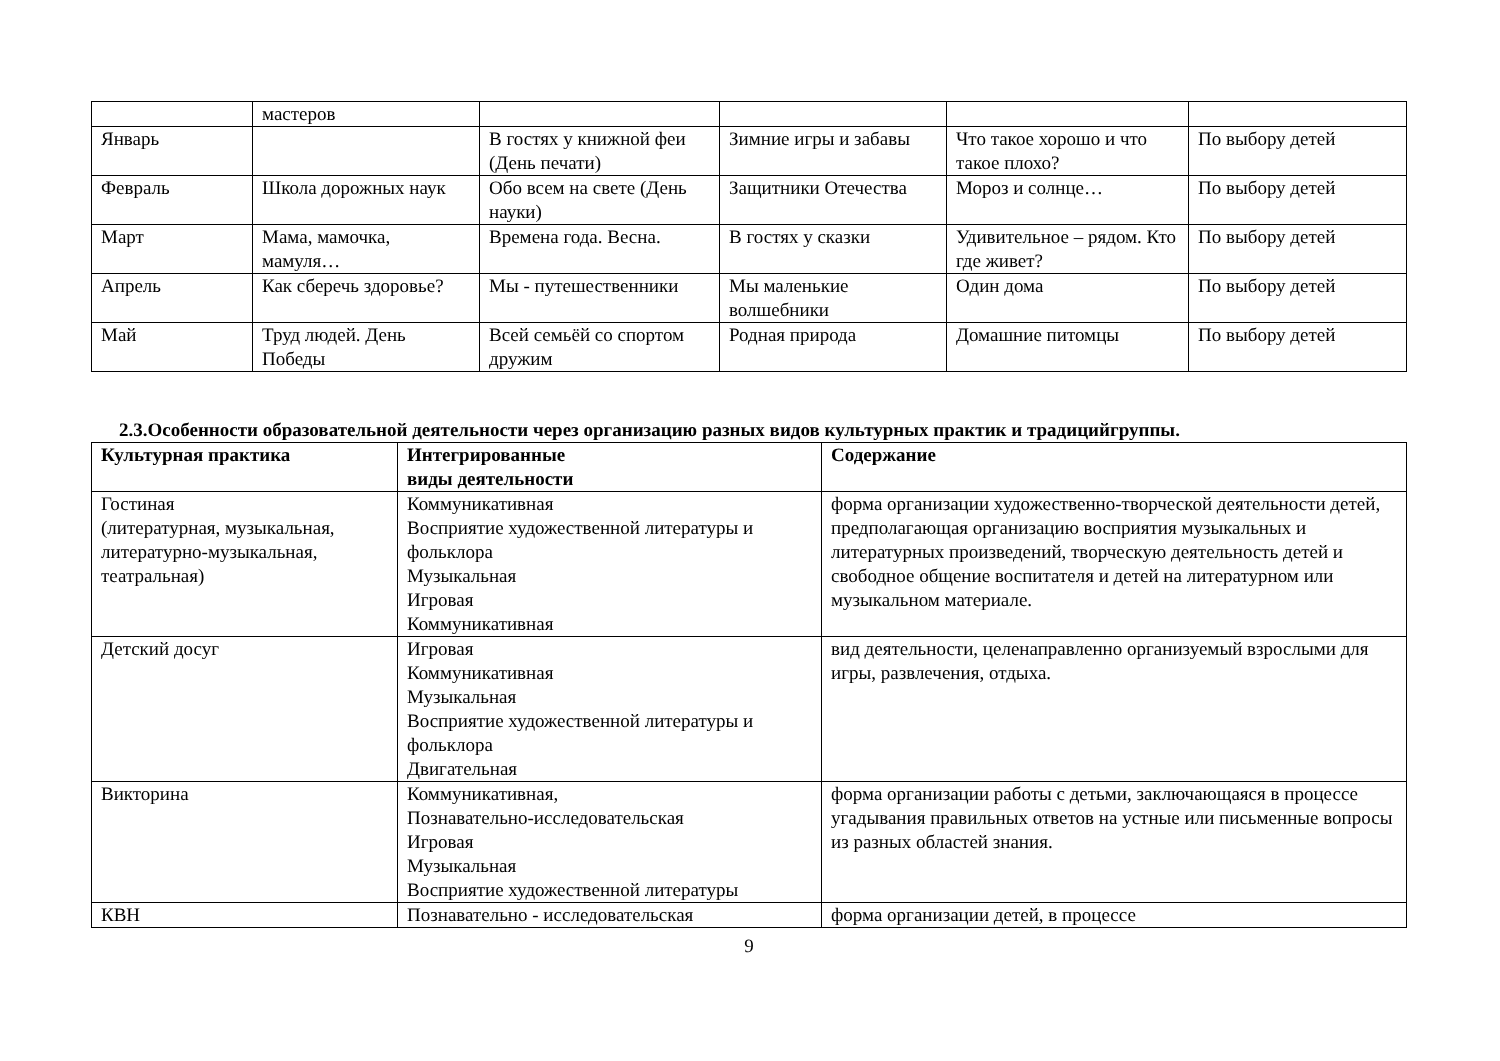| | мастеров | | | | |
| Январь | | В гостях у книжной феи (День печати) | Зимние игры и забавы | Что такое хорошо и что такое плохо? | По выбору детей |
| Февраль | Школа дорожных наук | Обо всем на свете (День науки) | Защитники Отечества | Мороз и солнце… | По выбору детей |
| Март | Мама, мамочка, мамуля… | Времена года. Весна. | В гостях у сказки | Удивительное – рядом. Кто где живет? | По выбору детей |
| Апрель | Как сберечь здоровье? | Мы - путешественники | Мы маленькие волшебники | Один дома | По выбору детей |
| Май | Труд людей. День Победы | Всей семьёй со спортом дружим | Родная природа | Домашние питомцы | По выбору детей |
2.3.Особенности образовательной деятельности через организацию разных видов культурных практик и традицийгруппы.
| Культурная практика | Интегрированные виды деятельности | Содержание |
| --- | --- | --- |
| Гостиная (литературная, музыкальная, литературно-музыкальная, театральная) | Коммуникативная Восприятие художественной литературы и фольклора Музыкальная Игровая Коммуникативная | форма организации художественно-творческой деятельности детей, предполагающая организацию восприятия музыкальных и литературных произведений, творческую деятельность детей и свободное общение воспитателя и детей на литературном или музыкальном материале. |
| Детский досуг | Игровая Коммуникативная Музыкальная Восприятие художественной литературы и фольклора Двигательная | вид деятельности, целенаправленно организуемый взрослыми для игры, развлечения, отдыха. |
| Викторина | Коммуникативная, Познавательно-исследовательская Игровая Музыкальная Восприятие художественной литературы | форма организации работы с детьми, заключающаяся в процессе угадывания правильных ответов на устные или письменные вопросы из разных областей знания. |
| КВН | Познавательно - исследовательская | форма организации детей, в процессе |
9